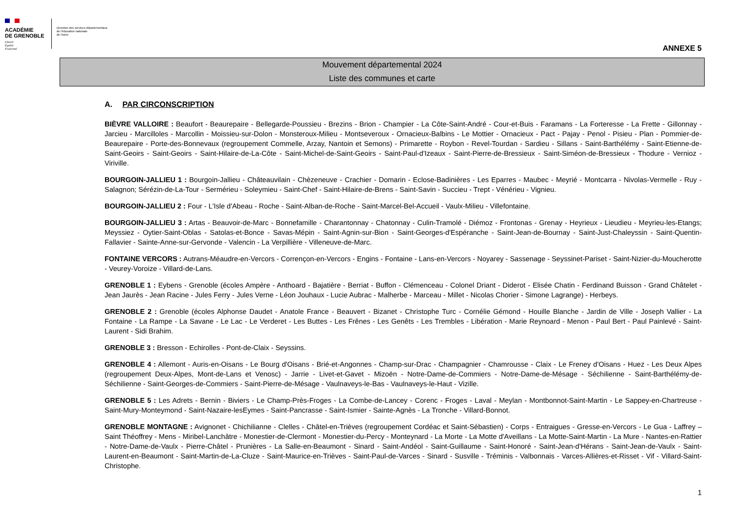ACADÉMIE
DE GRENOBLE
Liberté
Égalité
Fraternité
Direction des services départementaux
de l'éducation nationale
de l'Isère
ANNEXE 5
Mouvement départemental 2024
Liste des communes et carte
A. PAR CIRCONSCRIPTION
BIÈVRE VALLOIRE : Beaufort - Beaurepaire - Bellegarde-Poussieu - Brezins - Brion - Champier - La Côte-Saint-André - Cour-et-Buis - Faramans - La Forteresse - La Frette - Gillonnay - Jarcieu - Marcilloles - Marcollin - Moissieu-sur-Dolon - Monsteroux-Milieu - Montseveroux - Ornacieux-Balbins - Le Mottier - Ornacieux - Pact - Pajay - Penol - Pisieu - Plan - Pommier-de-Beaurepaire - Porte-des-Bonnevaux (regroupement Commelle, Arzay, Nantoin et Semons) - Primarette - Roybon - Revel-Tourdan - Sardieu - Sillans - Saint-Barthélémy - Saint-Etienne-de-Saint-Geoirs - Saint-Geoirs - Saint-Hilaire-de-La-Côte - Saint-Michel-de-Saint-Geoirs - Saint-Paul-d'Izeaux - Saint-Pierre-de-Bressieux - Saint-Siméon-de-Bressieux - Thodure - Vernioz - Viriville.
BOURGOIN-JALLIEU 1 : Bourgoin-Jallieu - Châteauvilain - Chèzeneuve - Crachier - Domarin - Eclose-Badinières - Les Eparres - Maubec - Meyrié - Montcarra - Nivolas-Vermelle - Ruy - Salagnon; Sérézin-de-La-Tour - Sermérieu - Soleymieu - Saint-Chef - Saint-Hilaire-de-Brens - Saint-Savin - Succieu - Trept - Vénérieu - Vignieu.
BOURGOIN-JALLIEU 2 : Four - L'Isle d'Abeau - Roche - Saint-Alban-de-Roche - Saint-Marcel-Bel-Accueil - Vaulx-Milieu - Villefontaine.
BOURGOIN-JALLIEU 3 : Artas - Beauvoir-de-Marc - Bonnefamille - Charantonnay - Chatonnay - Culin-Tramolé - Diémoz - Frontonas - Grenay - Heyrieux - Lieudieu - Meyrieu-les-Etangs; Meyssiez - Oytier-Saint-Oblas - Satolas-et-Bonce - Savas-Mépin - Saint-Agnin-sur-Bion - Saint-Georges-d'Espéranche - Saint-Jean-de-Bournay - Saint-Just-Chaleyssin - Saint-Quentin-Fallavier - Sainte-Anne-sur-Gervonde - Valencin - La Verpillière - Villeneuve-de-Marc.
FONTAINE VERCORS : Autrans-Méaudre-en-Vercors - Corrençon-en-Vercors - Engins - Fontaine - Lans-en-Vercors - Noyarey - Sassenage - Seyssinet-Pariset - Saint-Nizier-du-Moucherotte - Veurey-Voroize - Villard-de-Lans.
GRENOBLE 1 : Eybens - Grenoble (écoles Ampère - Anthoard - Bajatière - Berriat - Buffon - Clémenceau - Colonel Driant - Diderot - Elisée Chatin - Ferdinand Buisson - Grand Châtelet - Jean Jaurès - Jean Racine - Jules Ferry - Jules Verne - Léon Jouhaux - Lucie Aubrac - Malherbe - Marceau - Millet - Nicolas Chorier - Simone Lagrange) - Herbeys.
GRENOBLE 2 : Grenoble (écoles Alphonse Daudet - Anatole France - Beauvert - Bizanet - Christophe Turc - Cornélie Gémond - Houille Blanche - Jardin de Ville - Joseph Vallier - La Fontaine - La Rampe - La Savane - Le Lac - Le Verderet - Les Buttes - Les Frênes - Les Genêts - Les Trembles - Libération - Marie Reynoard - Menon - Paul Bert - Paul Painlevé - Saint-Laurent - Sidi Brahim.
GRENOBLE 3 : Bresson - Echirolles - Pont-de-Claix - Seyssins.
GRENOBLE 4 : Allemont - Auris-en-Oisans - Le Bourg d'Oisans - Brié-et-Angonnes - Champ-sur-Drac - Champagnier - Chamrousse - Claix - Le Freney d'Oisans - Huez - Les Deux Alpes (regroupement Deux-Alpes, Mont-de-Lans et Venosc) - Jarrie - Livet-et-Gavet - Mizoën - Notre-Dame-de-Commiers - Notre-Dame-de-Mésage - Séchilienne - Saint-Barthélémy-de-Séchilienne - Saint-Georges-de-Commiers - Saint-Pierre-de-Mésage - Vaulnaveys-le-Bas - Vaulnaveys-le-Haut - Vizille.
GRENOBLE 5 : Les Adrets - Bernin - Biviers - Le Champ-Près-Froges - La Combe-de-Lancey - Corenc - Froges - Laval - Meylan - Montbonnot-Saint-Martin - Le Sappey-en-Chartreuse - Saint-Mury-Monteymond - Saint-Nazaire-lesEymes - Saint-Pancrasse - Saint-Ismier - Sainte-Agnès - La Tronche - Villard-Bonnot.
GRENOBLE MONTAGNE : Avignonet - Chichilianne - Clelles - Châtel-en-Trièves (regroupement Cordéac et Saint-Sébastien) - Corps - Entraigues - Gresse-en-Vercors - Le Gua - Laffrey – Saint Théoffrey - Mens - Miribel-Lanchâtre - Monestier-de-Clermont - Monestier-du-Percy - Monteynard - La Morte - La Motte d'Aveillans - La Motte-Saint-Martin - La Mure - Nantes-en-Rattier - Notre-Dame-de-Vaulx - Pierre-Châtel - Prunières - La Salle-en-Beaumont - Sinard - Saint-Andéol - Saint-Guillaume - Saint-Honoré - Saint-Jean-d'Hérans - Saint-Jean-de-Vaulx - Saint-Laurent-en-Beaumont - Saint-Martin-de-La-Cluze - Saint-Maurice-en-Trièves - Saint-Paul-de-Varces - Sinard - Susville - Tréminis - Valbonnais - Varces-Allières-et-Risset - Vif - Villard-Saint-Christophe.
1